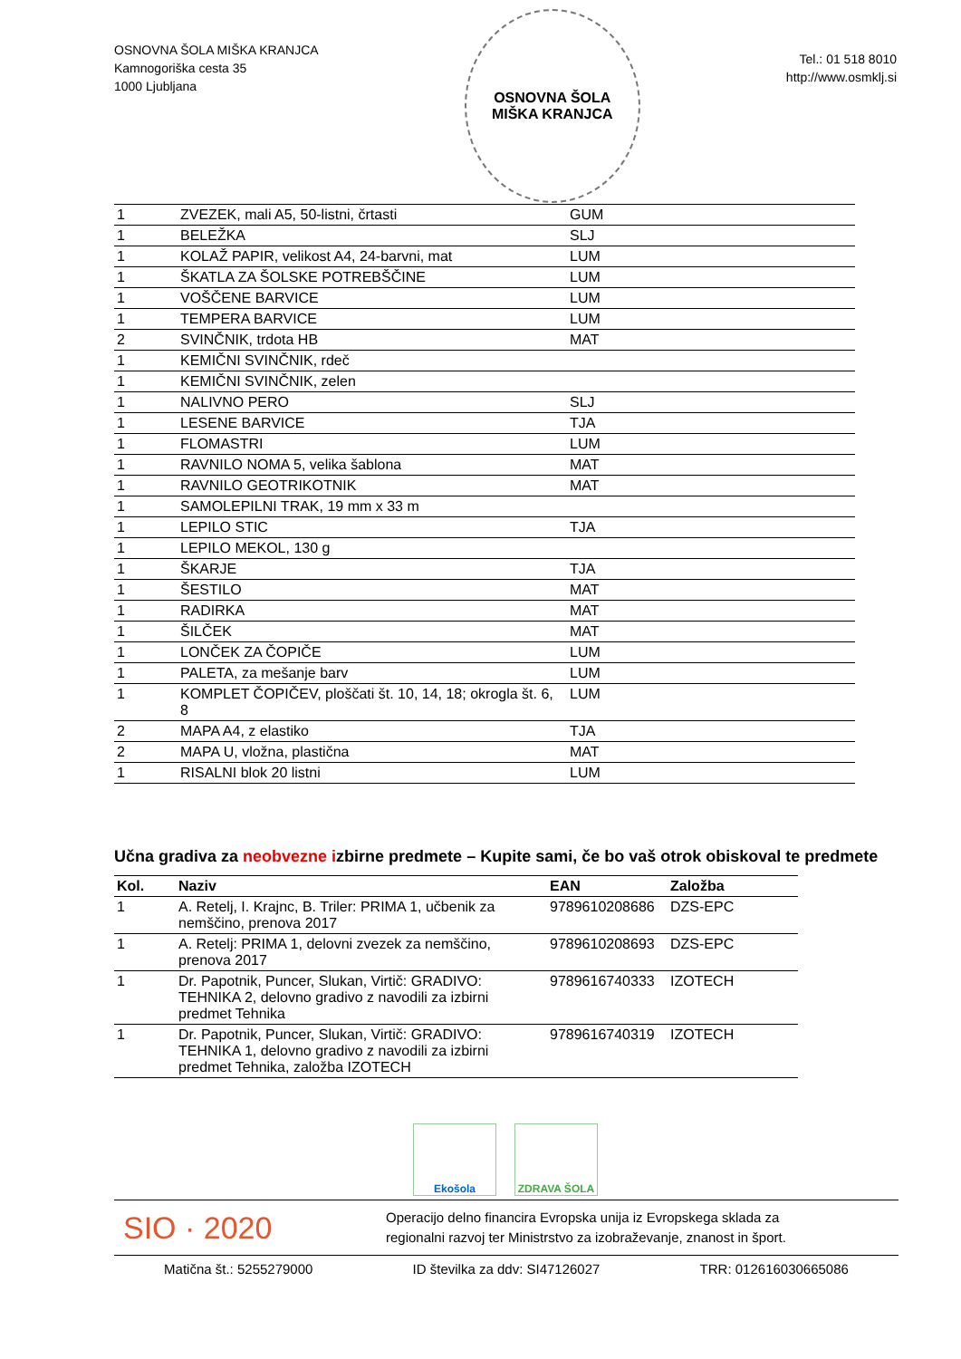OSNOVNA ŠOLA MIŠKA KRANJCA
Kamnogoriška cesta 35
1000 Ljubljana
OSNOVNA ŠOLA
MIŠKA KRANJCA
Tel.: 01 518 8010
http://www.osmklj.si
| 1 | ZVEZEK, mali A5, 50-listni, črtasti | GUM |
| 1 | BELEŽKA | SLJ |
| 1 | KOLAŽ PAPIR, velikost A4, 24-barvni, mat | LUM |
| 1 | ŠKATLA ZA ŠOLSKE POTREBŠČINE | LUM |
| 1 | VOŠČENE BARVICE | LUM |
| 1 | TEMPERA BARVICE | LUM |
| 2 | SVINČNIK, trdota HB | MAT |
| 1 | KEMIČNI SVINČNIK, rdeč | |
| 1 | KEMIČNI SVINČNIK, zelen | |
| 1 | NALIVNO PERO | SLJ |
| 1 | LESENE BARVICE | TJA |
| 1 | FLOMASTRI | LUM |
| 1 | RAVNILO NOMA 5, velika šablona | MAT |
| 1 | RAVNILO GEOTRIKOTNIK | MAT |
| 1 | SAMOLEPILNI TRAK, 19 mm x 33 m | |
| 1 | LEPILO STIC | TJA |
| 1 | LEPILO MEKOL, 130 g | |
| 1 | ŠKARJE | TJA |
| 1 | ŠESTILO | MAT |
| 1 | RADIRKA | MAT |
| 1 | ŠILČEK | MAT |
| 1 | LONČEK ZA ČOPIČE | LUM |
| 1 | PALETA, za mešanje barv | LUM |
| 1 | KOMPLET ČOPIČEV, ploščati št. 10, 14, 18; okrogla št. 6, 8 | LUM |
| 2 | MAPA A4, z elastiko | TJA |
| 2 | MAPA U, vložna, plastična | MAT |
| 1 | RISALNI blok 20 listni | LUM |
Učna gradiva za neobvezne izbirne predmete – Kupite sami, če bo vaš otrok obiskoval te predmete
| Kol. | Naziv | EAN | Založba |
| --- | --- | --- | --- |
| 1 | A. Retelj, I. Krajnc, B. Triler: PRIMA 1, učbenik za nemščino, prenova 2017 | 9789610208686 | DZS-EPC |
| 1 | A. Retelj: PRIMA 1, delovni zvezek za nemščino, prenova 2017 | 9789610208693 | DZS-EPC |
| 1 | Dr. Papotnik, Puncer, Slukan, Virtič: GRADIVO: TEHNIKA 2, delovno gradivo z navodili za izbirni predmet Tehnika | 9789616740333 | IZOTECH |
| 1 | Dr. Papotnik, Puncer, Slukan, Virtič: GRADIVO: TEHNIKA 1, delovno gradivo z navodili za izbirni predmet Tehnika, založba IZOTECH | 9789616740319 | IZOTECH |
Ekošola ZDRAVA ŠOLA
SIO · 2020
Operacijo delno financira Evropska unija iz Evropskega sklada za
regionalni razvoj ter Ministrstvo za izobraževanje, znanost in šport.
Matična št.: 5255279000 ID številka za ddv: SI47126027 TRR: 012616030665086